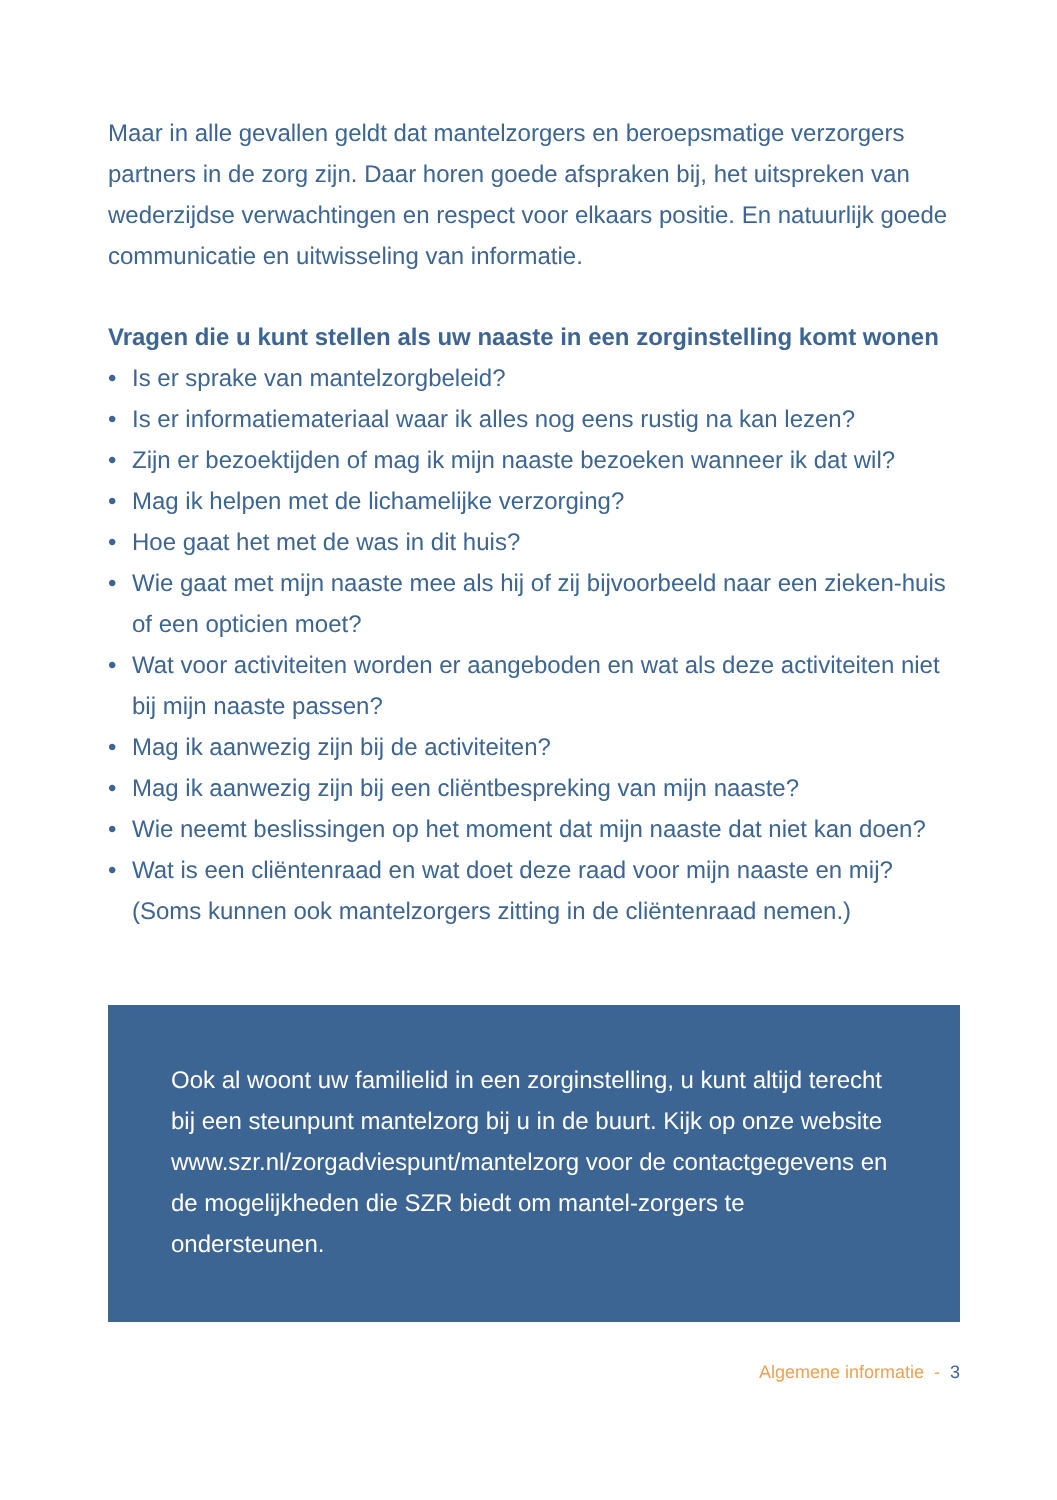Maar in alle gevallen geldt dat mantelzorgers en beroepsmatige verzorgers partners in de zorg zijn. Daar horen goede afspraken bij, het uitspreken van wederzijdse verwachtingen en respect voor elkaars positie. En natuurlijk goede communicatie en uitwisseling van informatie.
Vragen die u kunt stellen als uw naaste in een zorginstelling komt wonen
• Is er sprake van mantelzorgbeleid?
• Is er informatiemateriaal waar ik alles nog eens rustig na kan lezen?
• Zijn er bezoektijden of mag ik mijn naaste bezoeken wanneer ik dat wil?
• Mag ik helpen met de lichamelijke verzorging?
• Hoe gaat het met de was in dit huis?
• Wie gaat met mijn naaste mee als hij of zij bijvoorbeeld naar een zieken-huis of een opticien moet?
• Wat voor activiteiten worden er aangeboden en wat als deze activiteiten niet bij mijn naaste passen?
• Mag ik aanwezig zijn bij de activiteiten?
• Mag ik aanwezig zijn bij een cliëntbespreking van mijn naaste?
• Wie neemt beslissingen op het moment dat mijn naaste dat niet kan doen?
• Wat is een cliëntenraad en wat doet deze raad voor mijn naaste en mij? (Soms kunnen ook mantelzorgers zitting in de cliëntenraad nemen.)
Ook al woont uw familielid in een zorginstelling, u kunt altijd terecht bij een steunpunt mantelzorg bij u in de buurt. Kijk op onze website www.szr.nl/zorgadviespunt/mantelzorg voor de contactgegevens en de mogelijkheden die SZR biedt om mantel-zorgers te ondersteunen.
Algemene informatie - 3